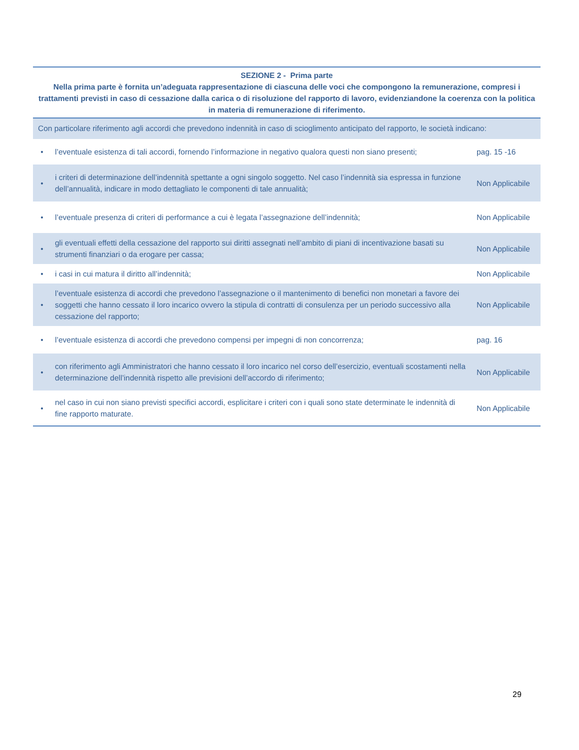| SEZIONE 2 - Prima parte Nella prima parte è fornita un’adeguata rappresentazione di ciascuna delle voci che compongono la remunerazione, compresi i trattamenti previsti in caso di cessazione dalla carica o di risoluzione del rapporto di lavoro, evidenziandone la coerenza con la politica in materia di remunerazione di riferimento. | | |
| --- | --- | --- |
| Con particolare riferimento agli accordi che prevedono indennità in caso di scioglimento anticipato del rapporto, le società indicano: | | |
| • | l’eventuale esistenza di tali accordi, fornendo l’informazione in negativo qualora questi non siano presenti; | pag. 15 -16 |
| • | i criteri di determinazione dell’indennità spettante a ogni singolo soggetto. Nel caso l’indennità sia espressa in funzione dell’annualità, indicare in modo dettagliato le componenti di tale annualità; | Non Applicabile |
| • | l’eventuale presenza di criteri di performance a cui è legata l’assegnazione dell’indennità; | Non Applicabile |
| • | gli eventuali effetti della cessazione del rapporto sui diritti assegnati nell’ambito di piani di incentivazione basati su strumenti finanziari o da erogare per cassa; | Non Applicabile |
| • | i casi in cui matura il diritto all’indennità; | Non Applicabile |
| • | l’eventuale esistenza di accordi che prevedono l’assegnazione o il mantenimento di benefici non monetari a favore dei soggetti che hanno cessato il loro incarico ovvero la stipula di contratti di consulenza per un periodo successivo alla cessazione del rapporto; | Non Applicabile |
| • | l’eventuale esistenza di accordi che prevedono compensi per impegni di non concorrenza; | pag. 16 |
| • | con riferimento agli Amministratori che hanno cessato il loro incarico nel corso dell’esercizio, eventuali scostamenti nella determinazione dell’indennità rispetto alle previsioni dell’accordo di riferimento; | Non Applicabile |
| • | nel caso in cui non siano previsti specifici accordi, esplicitare i criteri con i quali sono state determinate le indennità di fine rapporto maturate. | Non Applicabile |
29